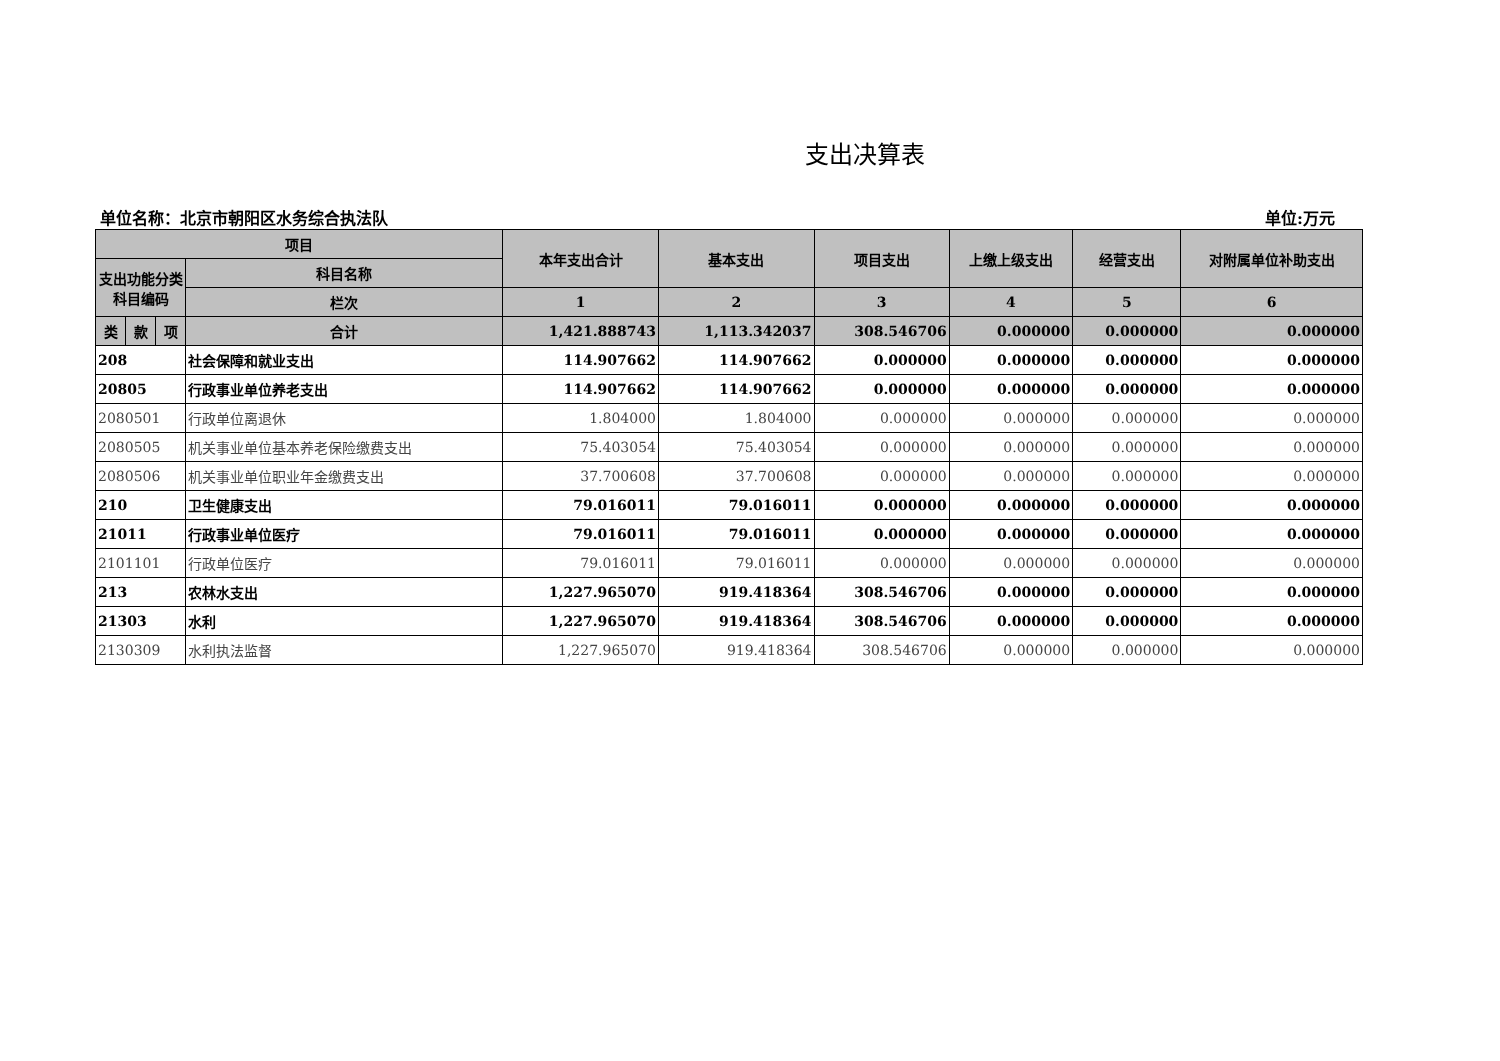支出决算表
单位名称：北京市朝阳区水务综合执法队 单位:万元
| 项目 | | | | 本年支出合计 | 基本支出 | 项目支出 | 上缴上级支出 | 经营支出 | 对附属单位补助支出 |
| --- | --- | --- | --- | --- | --- | --- | --- | --- | --- |
| 支出功能分类科目编码 | | | 科目名称 | | | | | | |
| | | | 栏次 | 1 | 2 | 3 | 4 | 5 | 6 |
| 类 | 款 | 项 | 合计 | 1,421.888743 | 1,113.342037 | 308.546706 | 0.000000 | 0.000000 | 0.000000 |
| 208 | | | 社会保障和就业支出 | 114.907662 | 114.907662 | 0.000000 | 0.000000 | 0.000000 | 0.000000 |
| 20805 | | | 行政事业单位养老支出 | 114.907662 | 114.907662 | 0.000000 | 0.000000 | 0.000000 | 0.000000 |
| 2080501 | | | 行政单位离退休 | 1.804000 | 1.804000 | 0.000000 | 0.000000 | 0.000000 | 0.000000 |
| 2080505 | | | 机关事业单位基本养老保险缴费支出 | 75.403054 | 75.403054 | 0.000000 | 0.000000 | 0.000000 | 0.000000 |
| 2080506 | | | 机关事业单位职业年金缴费支出 | 37.700608 | 37.700608 | 0.000000 | 0.000000 | 0.000000 | 0.000000 |
| 210 | | | 卫生健康支出 | 79.016011 | 79.016011 | 0.000000 | 0.000000 | 0.000000 | 0.000000 |
| 21011 | | | 行政事业单位医疗 | 79.016011 | 79.016011 | 0.000000 | 0.000000 | 0.000000 | 0.000000 |
| 2101101 | | | 行政单位医疗 | 79.016011 | 79.016011 | 0.000000 | 0.000000 | 0.000000 | 0.000000 |
| 213 | | | 农林水支出 | 1,227.965070 | 919.418364 | 308.546706 | 0.000000 | 0.000000 | 0.000000 |
| 21303 | | | 水利 | 1,227.965070 | 919.418364 | 308.546706 | 0.000000 | 0.000000 | 0.000000 |
| 2130309 | | | 水利执法监督 | 1,227.965070 | 919.418364 | 308.546706 | 0.000000 | 0.000000 | 0.000000 |